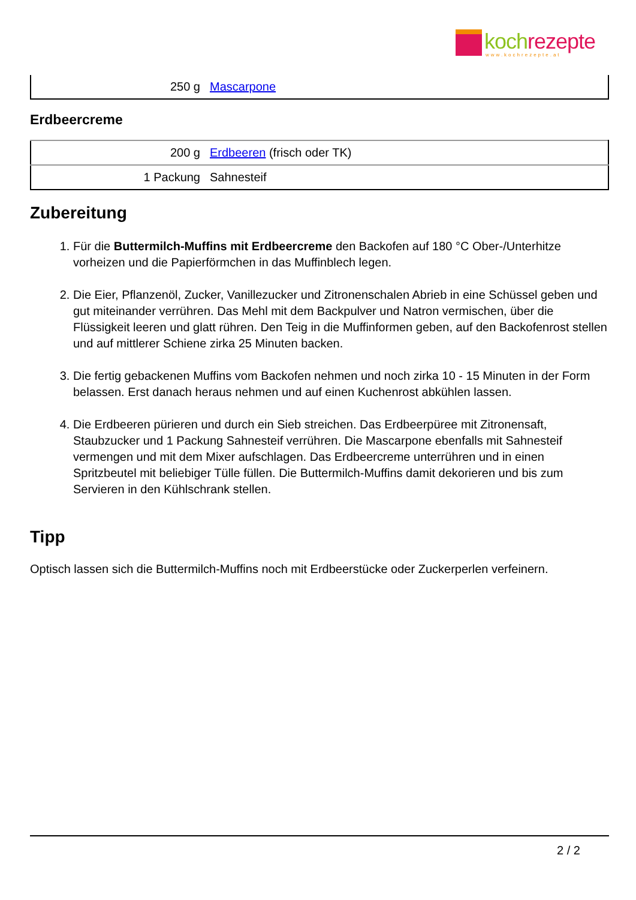koch rezepte
www.kochrezepte.at
| 250 g | Mascarpone |
Erdbeercreme
| 200 g | Erdbeeren (frisch oder TK) |
| 1 Packung | Sahnesteif |
Zubereitung
1. Für die Buttermilch-Muffins mit Erdbeercreme den Backofen auf 180 °C Ober-/Unterhitze vorheizen und die Papierförmchen in das Muffinblech legen.
2. Die Eier, Pflanzenöl, Zucker, Vanillezucker und Zitronenschalen Abrieb in eine Schüssel geben und gut miteinander verrühren. Das Mehl mit dem Backpulver und Natron vermischen, über die Flüssigkeit leeren und glatt rühren. Den Teig in die Muffinformen geben, auf den Backofenrost stellen und auf mittlerer Schiene zirka 25 Minuten backen.
3. Die fertig gebackenen Muffins vom Backofen nehmen und noch zirka 10 - 15 Minuten in der Form belassen. Erst danach heraus nehmen und auf einen Kuchenrost abkühlen lassen.
4. Die Erdbeeren pürieren und durch ein Sieb streichen. Das Erdbeerpüree mit Zitronensaft, Staubzucker und 1 Packung Sahnesteif verrühren. Die Mascarpone ebenfalls mit Sahnesteif vermengen und mit dem Mixer aufschlagen. Das Erdbeercreme unterrühren und in einen Spritzbeutel mit beliebiger Tülle füllen. Die Buttermilch-Muffins damit dekorieren und bis zum Servieren in den Kühlschrank stellen.
Tipp
Optisch lassen sich die Buttermilch-Muffins noch mit Erdbeerstücke oder Zuckerperlen verfeinern.
2 / 2